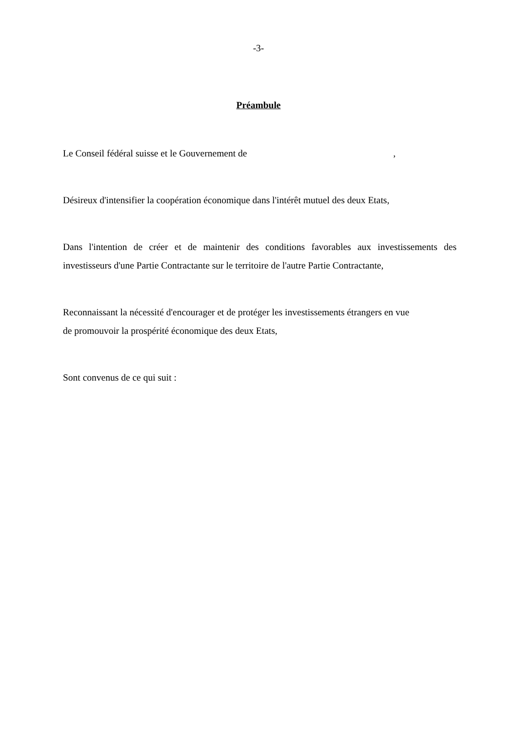-3-
Préambule
Le Conseil fédéral suisse et le Gouvernement de ,
Désireux d'intensifier la coopération économique dans l'intérêt mutuel des deux Etats,
Dans l'intention de créer et de maintenir des conditions favorables aux investissements des investisseurs d'une Partie Contractante sur le territoire de l'autre Partie Contractante,
Reconnaissant la nécessité d'encourager et de protéger les investissements étrangers en vue
de promouvoir la prospérité économique des deux Etats,
Sont convenus de ce qui suit :